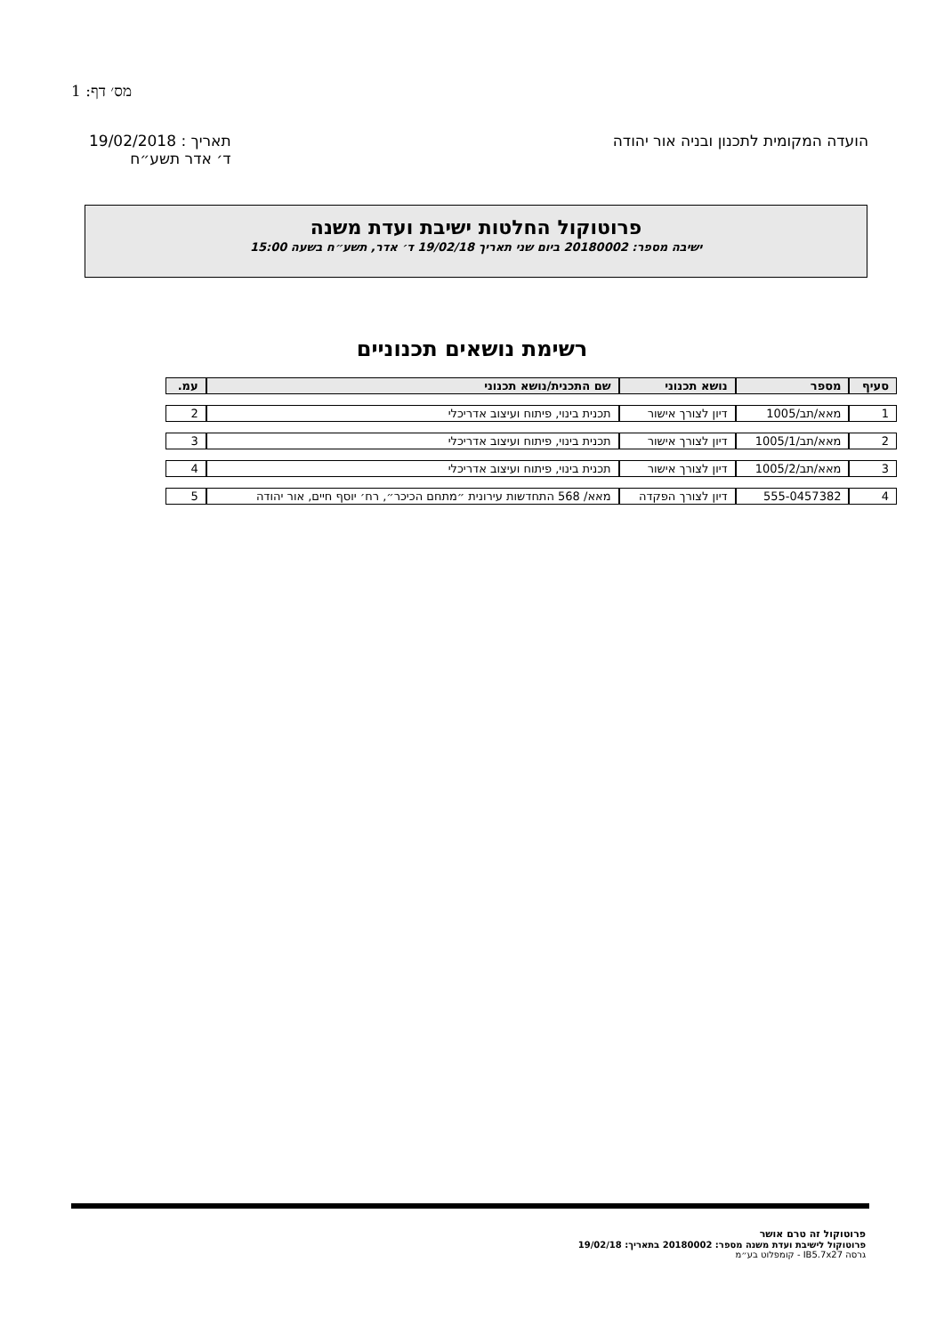מס׳ דף: 1
הועדה המקומית לתכנון ובניה אור יהודה
תאריך : 19/02/2018
ד׳ אדר תשע״ח
פרוטוקול החלטות ישיבת ועדת משנה
ישיבה מספר: 20180002 ביום שני תאריך 19/02/18 ד׳ אדר, תשע״ח בשעה 15:00
רשימת נושאים תכנוניים
| סעיף | מספר | נושא תכנוני | שם התכנית/נושא תכנוני | עמ. |
| --- | --- | --- | --- | --- |
| 1 | מאא/תב/1005 | דיון לצורך אישור | תכנית בינוי, פיתוח ועיצוב אדריכלי | 2 |
| 2 | מאא/תב/1005/1 | דיון לצורך אישור | תכנית בינוי, פיתוח ועיצוב אדריכלי | 3 |
| 3 | מאא/תב/1005/2 | דיון לצורך אישור | תכנית בינוי, פיתוח ועיצוב אדריכלי | 4 |
| 4 | 555-0457382 | דיון לצורך הפקדה | מאא/ 568 התחדשות עירונית ״מתחם הכיכר״, רח׳ יוסף חיים, אור יהודה | 5 |
פרוטוקול זה טרם אושר
פרוטוקול לישיבת ועדת משנה מספר: 20180002 בתאריך: 19/02/18
גרסה IB5.7x27 - קומפלוט בע״מ